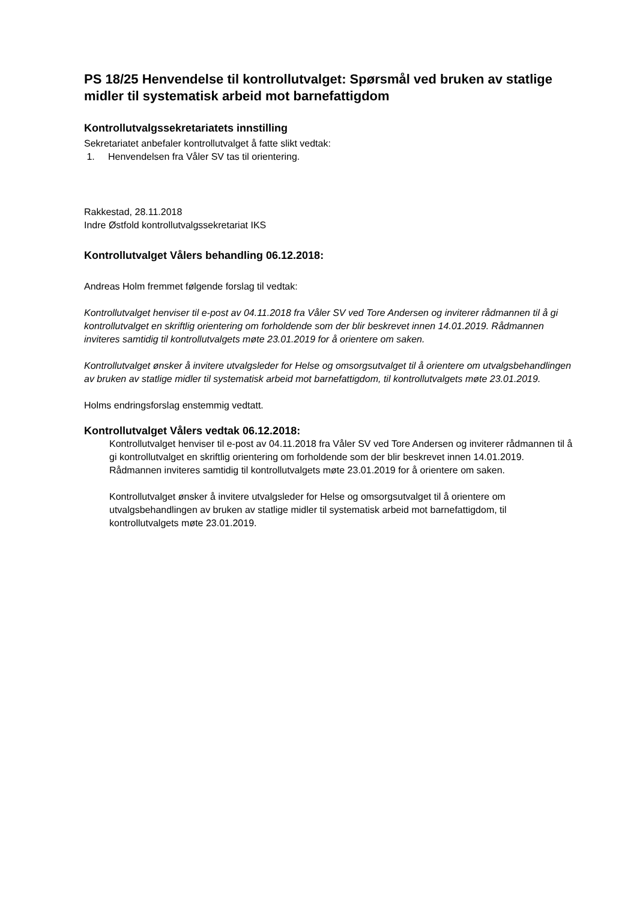PS 18/25 Henvendelse til kontrollutvalget: Spørsmål ved bruken av statlige midler til systematisk arbeid mot barnefattigdom
Kontrollutvalgssekretariatets innstilling
Sekretariatet anbefaler kontrollutvalget å fatte slikt vedtak:
1. Henvendelsen fra Våler SV tas til orientering.
Rakkestad, 28.11.2018
Indre Østfold kontrollutvalgssekretariat IKS
Kontrollutvalget Vålers behandling 06.12.2018:
Andreas Holm fremmet følgende forslag til vedtak:
Kontrollutvalget henviser til e-post av 04.11.2018 fra Våler SV ved Tore Andersen og inviterer rådmannen til å gi kontrollutvalget en skriftlig orientering om forholdende som der blir beskrevet innen 14.01.2019. Rådmannen inviteres samtidig til kontrollutvalgets møte 23.01.2019 for å orientere om saken.
Kontrollutvalget ønsker å invitere utvalgsleder for Helse og omsorgsutvalget til å orientere om utvalgsbehandlingen av bruken av statlige midler til systematisk arbeid mot barnefattigdom, til kontrollutvalgets møte 23.01.2019.
Holms endringsforslag enstemmig vedtatt.
Kontrollutvalget Vålers vedtak 06.12.2018:
Kontrollutvalget henviser til e-post av 04.11.2018 fra Våler SV ved Tore Andersen og inviterer rådmannen til å gi kontrollutvalget en skriftlig orientering om forholdende som der blir beskrevet innen 14.01.2019. Rådmannen inviteres samtidig til kontrollutvalgets møte 23.01.2019 for å orientere om saken.
Kontrollutvalget ønsker å invitere utvalgsleder for Helse og omsorgsutvalget til å orientere om utvalgsbehandlingen av bruken av statlige midler til systematisk arbeid mot barnefattigdom, til kontrollutvalgets møte 23.01.2019.